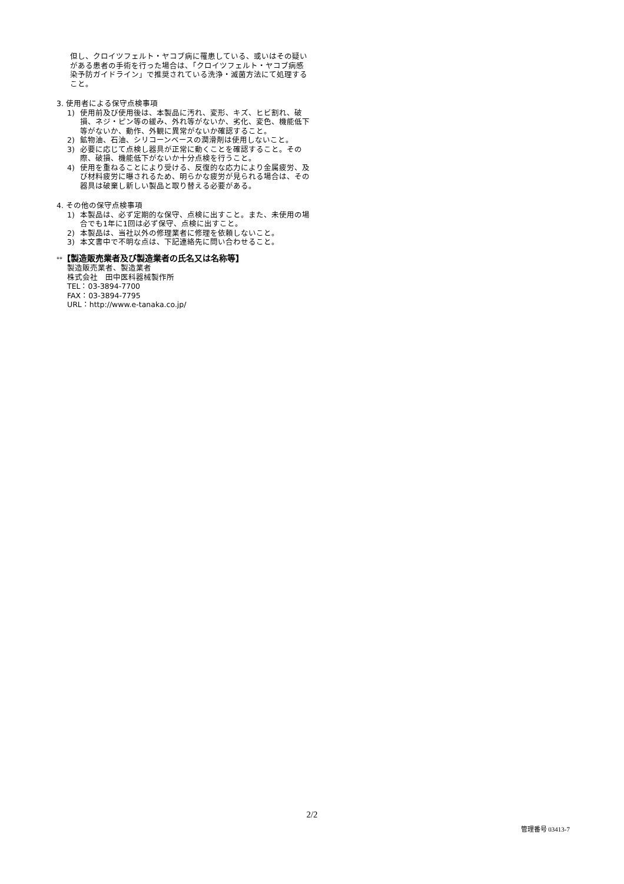但し、クロイツフェルト・ヤコブ病に罹患している、或いはその疑いがある患者の手術を行った場合は、「クロイツフェルト・ヤコブ病感染予防ガイドライン」で推奨されている洗浄・滅菌方法にて処理すること。
3. 使用者による保守点検事項
1) 使用前及び使用後は、本製品に汚れ、変形、キズ、ヒビ割れ、破損、ネジ・ピン等の緩み、外れ等がないか、劣化、変色、機能低下等がないか、動作、外観に異常がないか確認すること。
2) 鉱物油、石油、シリコーンベースの潤滑剤は使用しないこと。
3) 必要に応じて点検し器具が正常に動くことを確認すること。その際、破損、機能低下がないか十分点検を行うこと。
4) 使用を重ねることにより受ける、反復的な応力により金属疲労、及び材料疲労に曝されるため、明らかな疲労が見られる場合は、その器具は破棄し新しい製品と取り替える必要がある。
4. その他の保守点検事項
1) 本製品は、必ず定期的な保守、点検に出すこと。また、未使用の場合でも1年に1回は必ず保守、点検に出すこと。
2) 本製品は、当社以外の修理業者に修理を依頼しないこと。
3) 本文書中で不明な点は、下記連絡先に問い合わせること。
**【製造販売業者及び製造業者の氏名又は名称等】
製造販売業者、製造業者
株式会社　田中医科器械製作所
TEL：03-3894-7700
FAX：03-3894-7795
URL：http://www.e-tanaka.co.jp/
2/2
管理番号 03413-7